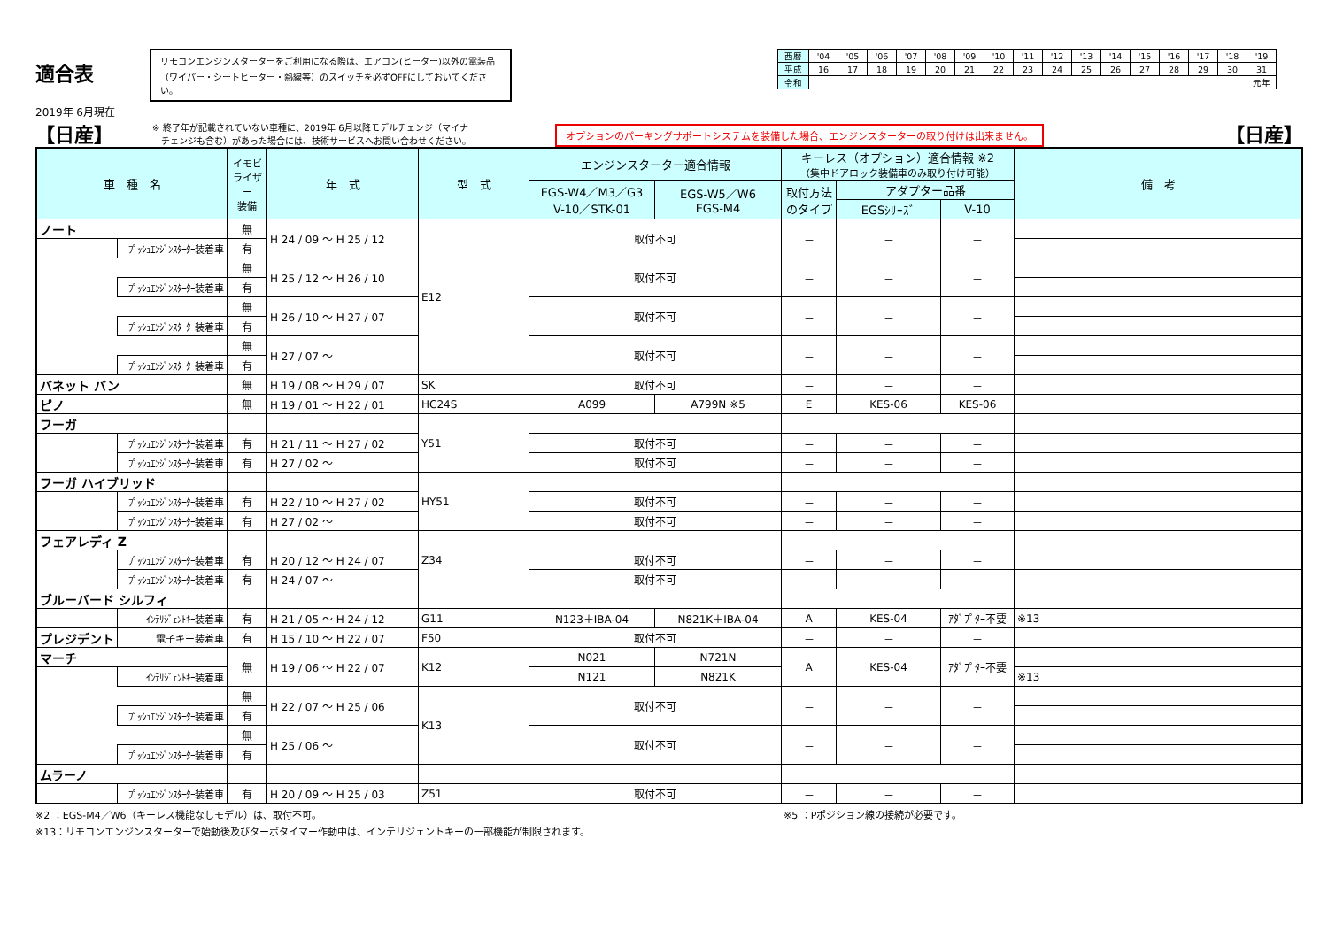適合表
リモコンエンジンスターターをご利用になる際は、エアコン(ヒーター)以外の電装品
（ワイパー・シートヒーター・熱線等）のスイッチを必ずOFFにしておいてください。
| 西暦 | '04 | '05 | '06 | '07 | '08 | '09 | '10 | '11 | '12 | '13 | '14 | '15 | '16 | '17 | '18 | '19 |
| 平成 | 16 | 17 | 18 | 19 | 20 | 21 | 22 | 23 | 24 | 25 | 26 | 27 | 28 | 29 | 30 | 31 |
| 令和 | | | | | | | | | | | | | | | | 元年 |
2019年 6月現在
【日産】
※ 終了年が記載されていない車種に、2019年 6月以降モデルチェンジ（マイナー
　チェンジも含む）があった場合には、技術サービスへお問い合わせください。
オプションのパーキングサポートシステムを装備した場合、エンジンスターターの取り付けは出来ません。
【日産】
| 車 種 名 | | イモビ ライザ ー 装備 | 年 式 | 型 式 | エンジンスターター適合情報 | | キーレス（オプション）適合情報 ※2 （集中ドアロック装備車のみ取り付け可能） | | | 備 考 |
| --- | --- | --- | --- | --- | --- | --- | --- | --- | --- | --- |
| | | | | | EGS-W4／M3／G3 V-10／STK-01 | EGS-W5／W6 EGS-M4 | 取付方法 のタイプ | アダプター品番 | | |
| | | | | | | | | EGSｼﾘｰｽﾞ | V-10 | |
| ノート | | 無 | H 24 / 09 〜 H 25 / 12 | E12 | 取付不可 | | － | － | － | |
| | ﾌﾟｯｼｭｴﾝｼﾞﾝｽﾀｰﾀｰ装着車 | 有 | | | | | | | | |
| | | 無 | H 25 / 12 〜 H 26 / 10 | | 取付不可 | | － | － | － | |
| | ﾌﾟｯｼｭｴﾝｼﾞﾝｽﾀｰﾀｰ装着車 | 有 | | | | | | | | |
| | | 無 | H 26 / 10 〜 H 27 / 07 | | 取付不可 | | － | － | － | |
| | ﾌﾟｯｼｭｴﾝｼﾞﾝｽﾀｰﾀｰ装着車 | 有 | | | | | | | | |
| | | 無 | H 27 / 07 〜 | | 取付不可 | | － | － | － | |
| | ﾌﾟｯｼｭｴﾝｼﾞﾝｽﾀｰﾀｰ装着車 | 有 | | | | | | | | |
| バネット バン | | 無 | H 19 / 08 〜 H 29 / 07 | SK | 取付不可 | | － | － | － | |
| ピノ | | 無 | H 19 / 01 〜 H 22 / 01 | HC24S | A099 | A799N ※5 | E | KES-06 | KES-06 | |
| フーガ | | | | Y51 | | | | | | |
| | ﾌﾟｯｼｭｴﾝｼﾞﾝｽﾀｰﾀｰ装着車 | 有 | H 21 / 11 〜 H 27 / 02 | | 取付不可 | | － | － | － | |
| | ﾌﾟｯｼｭｴﾝｼﾞﾝｽﾀｰﾀｰ装着車 | 有 | H 27 / 02 〜 | | 取付不可 | | － | － | － | |
| フーガ ハイブリッド | | | | HY51 | | | | | | |
| | ﾌﾟｯｼｭｴﾝｼﾞﾝｽﾀｰﾀｰ装着車 | 有 | H 22 / 10 〜 H 27 / 02 | | 取付不可 | | － | － | － | |
| | ﾌﾟｯｼｭｴﾝｼﾞﾝｽﾀｰﾀｰ装着車 | 有 | H 27 / 02 〜 | | 取付不可 | | － | － | － | |
| フェアレディ Z | | | | Z34 | | | | | | |
| | ﾌﾟｯｼｭｴﾝｼﾞﾝｽﾀｰﾀｰ装着車 | 有 | H 20 / 12 〜 H 24 / 07 | | 取付不可 | | － | － | － | |
| | ﾌﾟｯｼｭｴﾝｼﾞﾝｽﾀｰﾀｰ装着車 | 有 | H 24 / 07 〜 | | 取付不可 | | － | － | － | |
| ブルーバード シルフィ | | | | | | | | | | |
| | ｲﾝﾃﾘｼﾞｪﾝﾄｷｰ装着車 | 有 | H 21 / 05 〜 H 24 / 12 | G11 | N123＋IBA-04 | N821K＋IBA-04 | A | KES-04 | ｱﾀﾞﾌﾟﾀｰ不要 | ※13 |
| プレジデント | 電子キー装着車 | 有 | H 15 / 10 〜 H 22 / 07 | F50 | 取付不可 | | － | － | － | |
| マーチ | | 無 | H 19 / 06 〜 H 22 / 07 | K12 | N021 | N721N | A | KES-04 | ｱﾀﾞﾌﾟﾀｰ不要 | |
| | ｲﾝﾃﾘｼﾞｪﾝﾄｷｰ装着車 | | | | N121 | N821K | | | | ※13 |
| | | 無 | H 22 / 07 〜 H 25 / 06 | K13 | 取付不可 | | － | － | － | |
| | ﾌﾟｯｼｭｴﾝｼﾞﾝｽﾀｰﾀｰ装着車 | 有 | | | | | | | | |
| | | 無 | H 25 / 06 〜 | | 取付不可 | | － | － | － | |
| | ﾌﾟｯｼｭｴﾝｼﾞﾝｽﾀｰﾀｰ装着車 | 有 | | | | | | | | |
| ムラーノ | | | | | | | | | | |
| | ﾌﾟｯｼｭｴﾝｼﾞﾝｽﾀｰﾀｰ装着車 | 有 | H 20 / 09 〜 H 25 / 03 | Z51 | 取付不可 | | － | － | － | |
※2 ：EGS-M4／W6（キーレス機能なしモデル）は、取付不可。 ※5 ：Pポジション線の接続が必要です。
※13：リモコンエンジンスターターで始動後及びターボタイマー作動中は、インテリジェントキーの一部機能が制限されます。